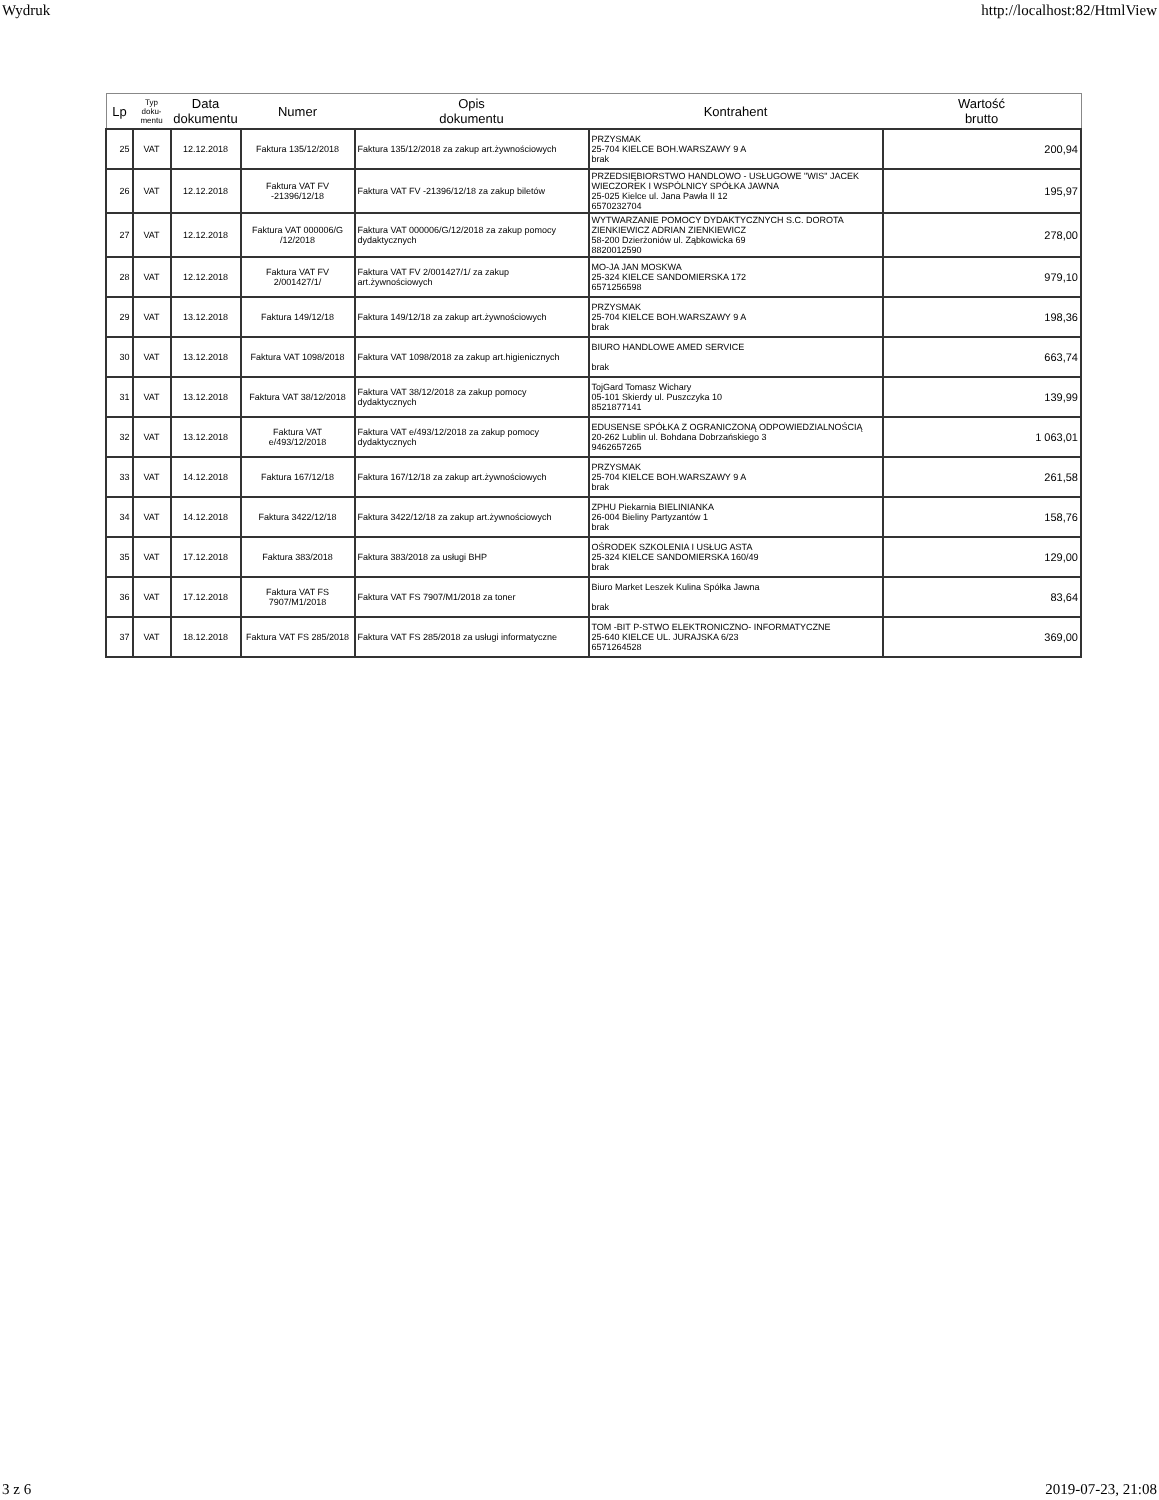Wydruk http://localhost:82/HtmlView
| Lp | Typ doku- mentu | Data dokumentu | Numer | Opis dokumentu | Kontrahent | Wartość brutto |
| --- | --- | --- | --- | --- | --- | --- |
| 25 | VAT | 12.12.2018 | Faktura 135/12/2018 | Faktura 135/12/2018 za zakup art.żywnościowych | PRZYSMAK 25-704 KIELCE BOH.WARSZAWY 9 A brak | 200,94 |
| 26 | VAT | 12.12.2018 | Faktura VAT FV -21396/12/18 | Faktura VAT FV -21396/12/18 za zakup biletów | PRZEDSIĘBIORSTWO HANDLOWO - USŁUGOWE "WIS" JACEK WIECZOREK I WSPÓLNICY SPÓŁKA JAWNA 25-025 Kielce ul. Jana Pawła II 12 6570232704 | 195,97 |
| 27 | VAT | 12.12.2018 | Faktura VAT 000006/G /12/2018 | Faktura VAT 000006/G/12/2018 za zakup pomocy dydaktycznych | WYTWARZANIE POMOCY DYDAKTYCZNYCH S.C. DOROTA ZIENKIEWICZ ADRIAN ZIENKIEWICZ 58-200 Dzierżoniów ul. Ząbkowicka 69 8820012590 | 278,00 |
| 28 | VAT | 12.12.2018 | Faktura VAT FV 2/001427/1/ | Faktura VAT FV 2/001427/1/ za zakup art.żywnościowych | MO-JA JAN MOSKWA 25-324 KIELCE SANDOMIERSKA 172 6571256598 | 979,10 |
| 29 | VAT | 13.12.2018 | Faktura 149/12/18 | Faktura 149/12/18 za zakup art.żywnościowych | PRZYSMAK 25-704 KIELCE BOH.WARSZAWY 9 A brak | 198,36 |
| 30 | VAT | 13.12.2018 | Faktura VAT 1098/2018 | Faktura VAT 1098/2018 za zakup art.higienicznych | BIURO HANDLOWE AMED SERVICE brak | 663,74 |
| 31 | VAT | 13.12.2018 | Faktura VAT 38/12/2018 | Faktura VAT 38/12/2018 za zakup pomocy dydaktycznych | TojGard Tomasz Wichary 05-101 Skierdy ul. Puszczyka 10 8521877141 | 139,99 |
| 32 | VAT | 13.12.2018 | Faktura VAT e/493/12/2018 | Faktura VAT e/493/12/2018 za zakup pomocy dydaktycznych | EDUSENSE SPÓŁKA Z OGRANICZONĄ ODPOWIEDZIALNOŚCIĄ 20-262 Lublin ul. Bohdana Dobrzańskiego 3 9462657265 | 1 063,01 |
| 33 | VAT | 14.12.2018 | Faktura 167/12/18 | Faktura 167/12/18 za zakup art.żywnościowych | PRZYSMAK 25-704 KIELCE BOH.WARSZAWY 9 A brak | 261,58 |
| 34 | VAT | 14.12.2018 | Faktura 3422/12/18 | Faktura 3422/12/18 za zakup art.żywnościowych | ZPHU Piekarnia BIELINIANKA 26-004 Bieliny Partyzantów 1 brak | 158,76 |
| 35 | VAT | 17.12.2018 | Faktura 383/2018 | Faktura 383/2018 za usługi BHP | OŚRODEK SZKOLENIA I USŁUG ASTA 25-324 KIELCE SANDOMIERSKA 160/49 brak | 129,00 |
| 36 | VAT | 17.12.2018 | Faktura VAT FS 7907/M1/2018 | Faktura VAT FS 7907/M1/2018 za toner | Biuro Market Leszek Kulina Spółka Jawna brak | 83,64 |
| 37 | VAT | 18.12.2018 | Faktura VAT FS 285/2018 | Faktura VAT FS 285/2018 za usługi informatyczne | TOM -BIT P-STWO ELEKTRONICZNO- INFORMATYCZNE 25-640 KIELCE UL. JURAJSKA 6/23 6571264528 | 369,00 |
3 z 6 2019-07-23, 21:08